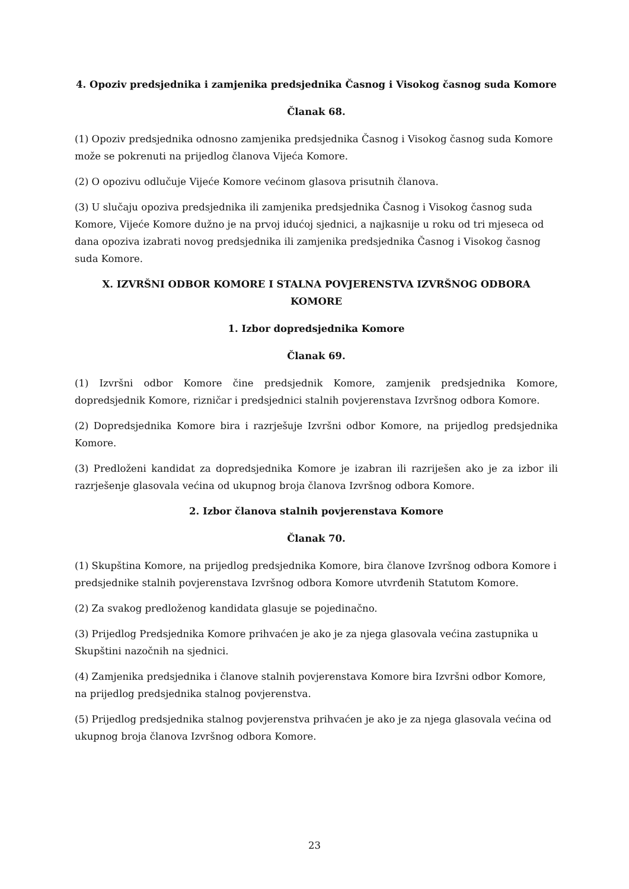4. Opoziv predsjednika i zamjenika predsjednika Časnog i Visokog časnog suda Komore
Članak 68.
(1) Opoziv predsjednika odnosno zamjenika predsjednika Časnog i Visokog časnog suda Komore može se pokrenuti na prijedlog članova Vijeća Komore.
(2) O opozivu odlučuje Vijeće Komore većinom glasova prisutnih članova.
(3) U slučaju opoziva predsjednika ili zamjenika predsjednika Časnog i Visokog časnog suda Komore, Vijeće Komore dužno je na prvoj idućoj sjednici, a najkasnije u roku od tri mjeseca od dana opoziva izabrati novog predsjednika ili zamjenika predsjednika Časnog i Visokog časnog suda Komore.
X. IZVRŠNI ODBOR KOMORE I STALNA POVJERENSTVA IZVRŠNOG ODBORA KOMORE
1. Izbor dopredsjednika Komore
Članak 69.
(1) Izvršni odbor Komore čine predsjednik Komore, zamjenik predsjednika Komore, dopredsjednik Komore, rizničar i predsjednici stalnih povjerenstava Izvršnog odbora Komore.
(2) Dopredsjednika Komore bira i razrješuje Izvršni odbor Komore, na prijedlog predsjednika Komore.
(3) Predloženi kandidat za dopredsjednika Komore je izabran ili razriješen ako je za izbor ili razrješenje glasovala većina od ukupnog broja članova Izvršnog odbora Komore.
2. Izbor članova stalnih povjerenstava Komore
Članak 70.
(1) Skupština Komore, na prijedlog predsjednika Komore, bira članove Izvršnog odbora Komore i predsjednike stalnih povjerenstava Izvršnog odbora Komore utvrđenih Statutom Komore.
(2) Za svakog predloženog kandidata glasuje se pojedinačno.
(3) Prijedlog Predsjednika Komore prihvaćen je ako je za njega glasovala većina zastupnika u Skupštini nazočnih na sjednici.
(4) Zamjenika predsjednika i članove stalnih povjerenstava Komore bira Izvršni odbor Komore, na prijedlog predsjednika stalnog povjerenstva.
(5) Prijedlog predsjednika stalnog povjerenstva prihvaćen je ako je za njega glasovala većina od ukupnog broja članova Izvršnog odbora Komore.
23